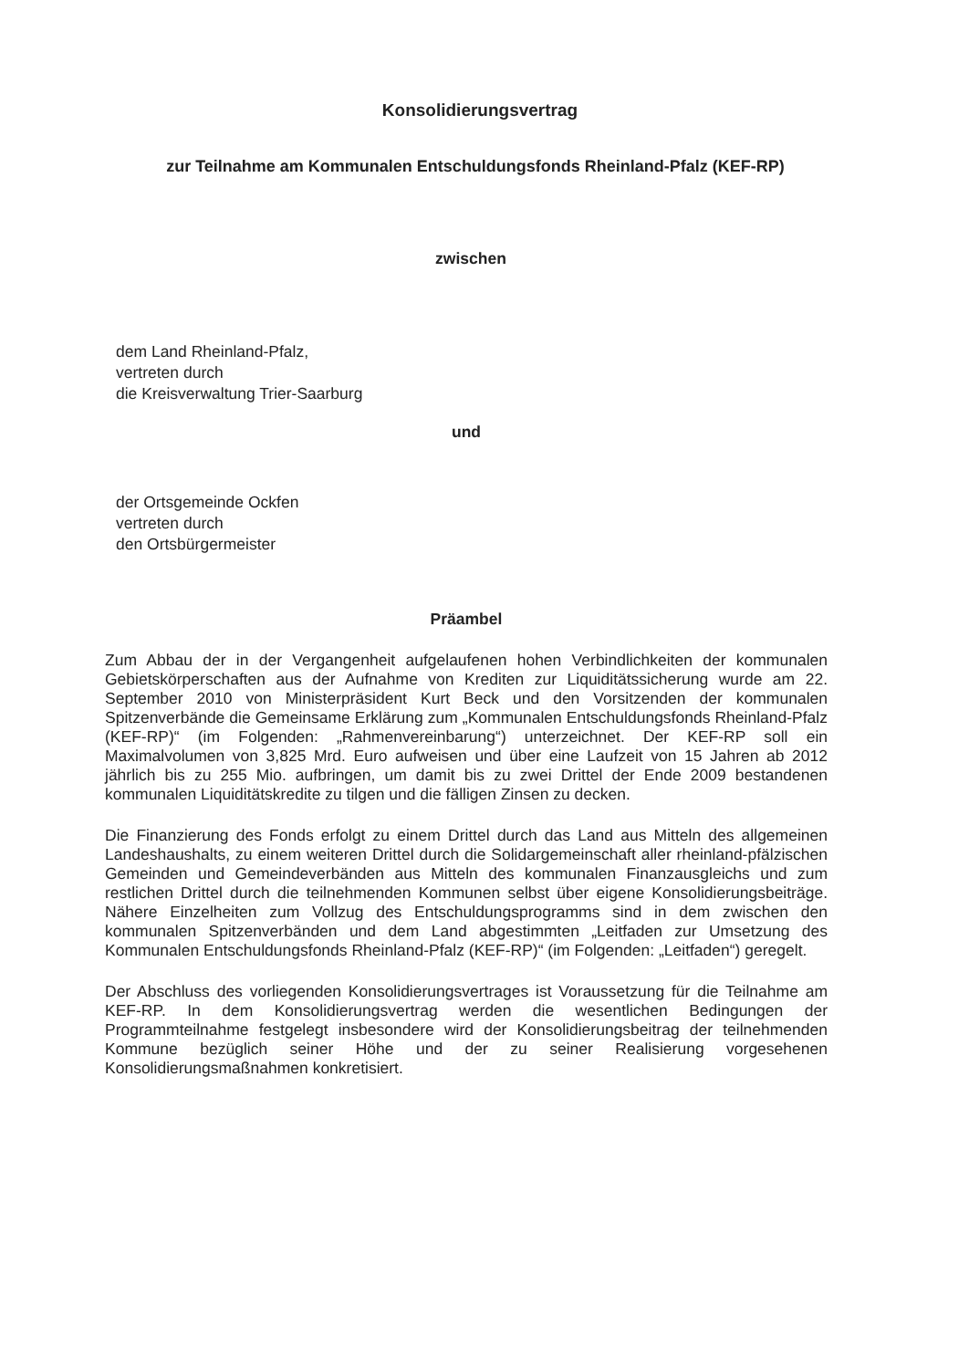Konsolidierungsvertrag
zur Teilnahme am Kommunalen Entschuldungsfonds Rheinland-Pfalz (KEF-RP)
zwischen
dem Land Rheinland-Pfalz,
vertreten durch
die Kreisverwaltung Trier-Saarburg
und
der Ortsgemeinde Ockfen
vertreten durch
den Ortsbürgermeister
Präambel
Zum Abbau der in der Vergangenheit aufgelaufenen hohen Verbindlichkeiten der kommunalen Gebietskörperschaften aus der Aufnahme von Krediten zur Liquiditätssicherung wurde am 22. September 2010 von Ministerpräsident Kurt Beck und den Vorsitzenden der kommunalen Spitzenverbände die Gemeinsame Erklärung zum „Kommunalen Entschuldungsfonds Rheinland-Pfalz (KEF-RP)“ (im Folgenden: „Rahmenvereinbarung“) unterzeichnet. Der KEF-RP soll ein Maximalvolumen von 3,825 Mrd. Euro aufweisen und über eine Laufzeit von 15 Jahren ab 2012 jährlich bis zu 255 Mio. aufbringen, um damit bis zu zwei Drittel der Ende 2009 bestandenen kommunalen Liquiditätskredite zu tilgen und die fälligen Zinsen zu decken.
Die Finanzierung des Fonds erfolgt zu einem Drittel durch das Land aus Mitteln des allgemeinen Landeshaushalts, zu einem weiteren Drittel durch die Solidargemeinschaft aller rheinland-pfälzischen Gemeinden und Gemeindeverbänden aus Mitteln des kommunalen Finanzausgleichs und zum restlichen Drittel durch die teilnehmenden Kommunen selbst über eigene Konsolidierungsbeiträge. Nähere Einzelheiten zum Vollzug des Entschuldungsprogramms sind in dem zwischen den kommunalen Spitzenverbänden und dem Land abgestimmten „Leitfaden zur Umsetzung des Kommunalen Entschuldungsfonds Rheinland-Pfalz (KEF-RP)“ (im Folgenden: „Leitfaden“) geregelt.
Der Abschluss des vorliegenden Konsolidierungsvertrages ist Voraussetzung für die Teilnahme am KEF-RP. In dem Konsolidierungsvertrag werden die wesentlichen Bedingungen der Programmteilnahme festgelegt insbesondere wird der Konsolidierungsbeitrag der teilnehmenden Kommune bezüglich seiner Höhe und der zu seiner Realisierung vorgesehenen Konsolidierungsmaßnahmen konkretisiert.